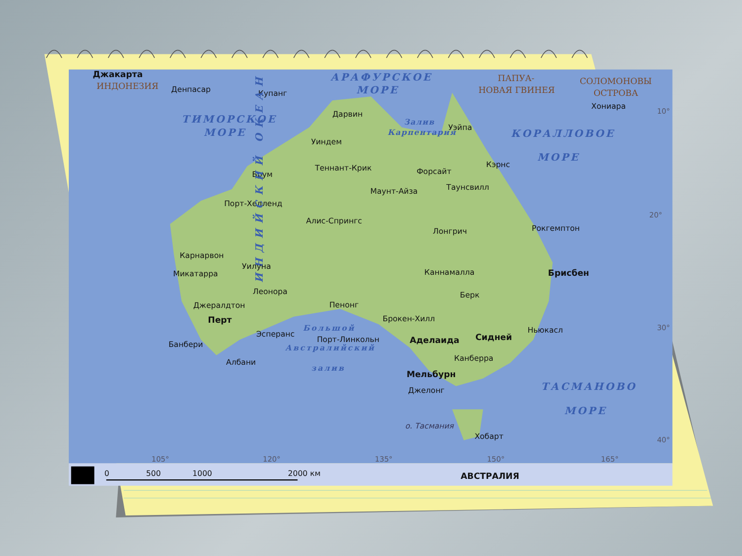0
500
1000
2000 км
АВСТРАЛИЯ
Джакарта
ИНДОНЕЗИЯ
Денпасар
Купанг
АРАФУРСКОЕ
МОРЕ
ПАПУА-
НОВАЯ ГВИНЕЯ
СОЛОМОНОВЫ
ОСТРОВА
Хониара
10°
Дарвин
ТИМОРСКОЕ
МОРЕ
Залив
Карпентария
Уэйпа
КОРАЛЛОВОЕ
Уиндем
МОРЕ
Кэрнс
Теннант-Крик
Форсайт
Брум
Таунсвилл
Маунт-Айза
Порт-Хедленд
20°
Алис-Спрингс
Рокгемптон
Лонгрич
ИНДИЙСКИЙ ОКЕАН
Карнарвон
Уилуна
Каннамалла
Брисбен
Микатарра
Леонора
Берк
Пенонг
Джералдтон
Брокен-Хилл
Перт
30°
Большой
Ньюкасл
Эсперанс
Сидней
Порт-Линкольн
Аделаида
Банбери
Австралийский
Канберра
Албани
залив
Мельбурн
ТАСМАНОВО
Джелонг
МОРЕ
о. Тасмания
Хобарт
40°
105°
120°
135°
150°
165°